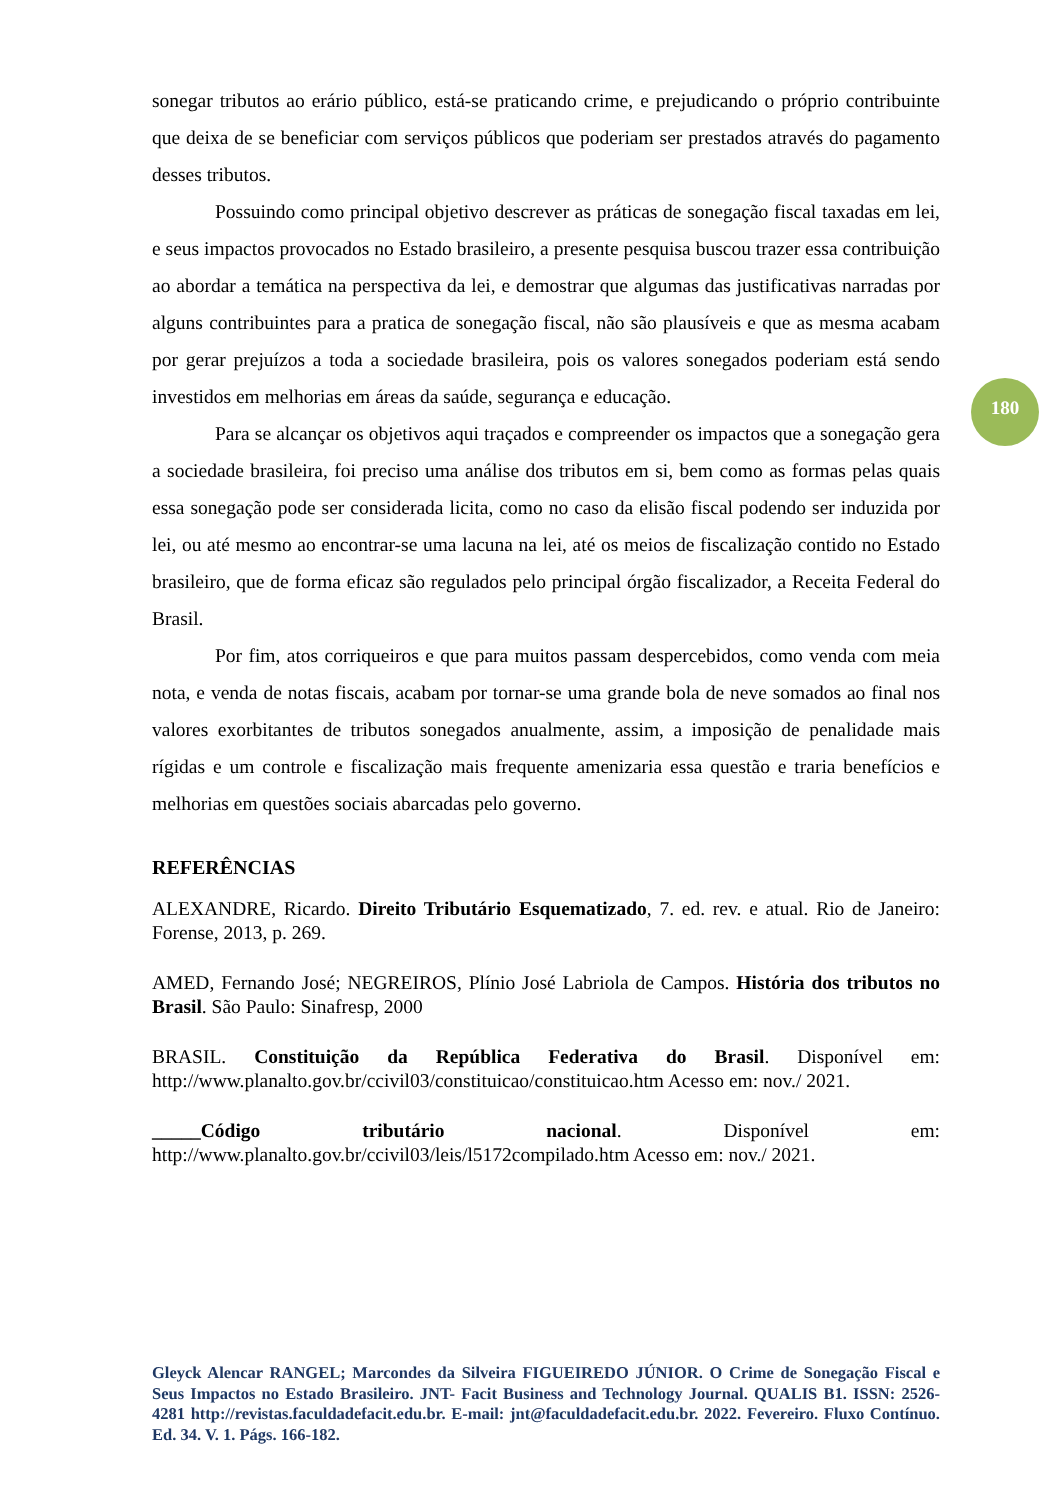sonegar tributos ao erário público, está-se praticando crime, e prejudicando o próprio contribuinte que deixa de se beneficiar com serviços públicos que poderiam ser prestados através do pagamento desses tributos.
Possuindo como principal objetivo descrever as práticas de sonegação fiscal taxadas em lei, e seus impactos provocados no Estado brasileiro, a presente pesquisa buscou trazer essa contribuição ao abordar a temática na perspectiva da lei, e demostrar que algumas das justificativas narradas por alguns contribuintes para a pratica de sonegação fiscal, não são plausíveis e que as mesma acabam por gerar prejuízos a toda a sociedade brasileira, pois os valores sonegados poderiam está sendo investidos em melhorias em áreas da saúde, segurança e educação.
Para se alcançar os objetivos aqui traçados e compreender os impactos que a sonegação gera a sociedade brasileira, foi preciso uma análise dos tributos em si, bem como as formas pelas quais essa sonegação pode ser considerada licita, como no caso da elisão fiscal podendo ser induzida por lei, ou até mesmo ao encontrar-se uma lacuna na lei, até os meios de fiscalização contido no Estado brasileiro, que de forma eficaz são regulados pelo principal órgão fiscalizador, a Receita Federal do Brasil.
Por fim, atos corriqueiros e que para muitos passam despercebidos, como venda com meia nota, e venda de notas fiscais, acabam por tornar-se uma grande bola de neve somados ao final nos valores exorbitantes de tributos sonegados anualmente, assim, a imposição de penalidade mais rígidas e um controle e fiscalização mais frequente amenizaria essa questão e traria benefícios e melhorias em questões sociais abarcadas pelo governo.
REFERÊNCIAS
ALEXANDRE, Ricardo. Direito Tributário Esquematizado, 7. ed. rev. e atual. Rio de Janeiro: Forense, 2013, p. 269.
AMED, Fernando José; NEGREIROS, Plínio José Labriola de Campos. História dos tributos no Brasil. São Paulo: Sinafresp, 2000
BRASIL. Constituição da República Federativa do Brasil. Disponível em: http://www.planalto.gov.br/ccivil03/constituicao/constituicao.htm Acesso em: nov./ 2021.
_____Código tributário nacional. Disponível em: http://www.planalto.gov.br/ccivil03/leis/l5172compilado.htm Acesso em: nov./ 2021.
180
Gleyck Alencar RANGEL; Marcondes da Silveira FIGUEIREDO JÚNIOR. O Crime de Sonegação Fiscal e Seus Impactos no Estado Brasileiro. JNT- Facit Business and Technology Journal. QUALIS B1. ISSN: 2526-4281 http://revistas.faculdadefacit.edu.br. E-mail: jnt@faculdadefacit.edu.br. 2022. Fevereiro. Fluxo Contínuo. Ed. 34. V. 1. Págs. 166-182.